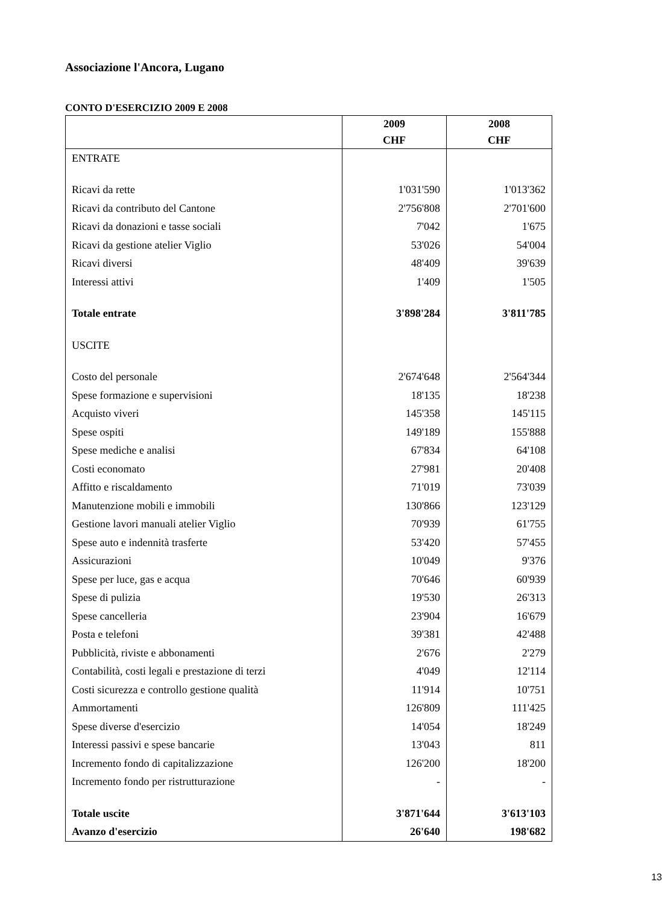Associazione l'Ancora, Lugano
CONTO D'ESERCIZIO 2009 E 2008
| | 2009 | 2008 |
| --- | --- | --- |
| | CHF | CHF |
| ENTRATE | | |
| Ricavi da rette | 1'031'590 | 1'013'362 |
| Ricavi da contributo del Cantone | 2'756'808 | 2'701'600 |
| Ricavi da donazioni e tasse sociali | 7'042 | 1'675 |
| Ricavi da gestione atelier Viglio | 53'026 | 54'004 |
| Ricavi diversi | 48'409 | 39'639 |
| Interessi attivi | 1'409 | 1'505 |
| Totale entrate | 3'898'284 | 3'811'785 |
| USCITE | | |
| Costo del personale | 2'674'648 | 2'564'344 |
| Spese formazione e supervisioni | 18'135 | 18'238 |
| Acquisto viveri | 145'358 | 145'115 |
| Spese ospiti | 149'189 | 155'888 |
| Spese mediche e analisi | 67'834 | 64'108 |
| Costi economato | 27'981 | 20'408 |
| Affitto e riscaldamento | 71'019 | 73'039 |
| Manutenzione mobili e immobili | 130'866 | 123'129 |
| Gestione lavori manuali atelier Viglio | 70'939 | 61'755 |
| Spese auto e indennità trasferte | 53'420 | 57'455 |
| Assicurazioni | 10'049 | 9'376 |
| Spese per luce, gas e acqua | 70'646 | 60'939 |
| Spese di pulizia | 19'530 | 26'313 |
| Spese cancelleria | 23'904 | 16'679 |
| Posta e telefoni | 39'381 | 42'488 |
| Pubblicità, riviste e abbonamenti | 2'676 | 2'279 |
| Contabilità, costi legali e prestazione di terzi | 4'049 | 12'114 |
| Costi sicurezza e controllo gestione qualità | 11'914 | 10'751 |
| Ammortamenti | 126'809 | 111'425 |
| Spese diverse d'esercizio | 14'054 | 18'249 |
| Interessi passivi e spese bancarie | 13'043 | 811 |
| Incremento fondo di capitalizzazione | 126'200 | 18'200 |
| Incremento fondo per ristrutturazione | - | - |
| Totale uscite | 3'871'644 | 3'613'103 |
| Avanzo d'esercizio | 26'640 | 198'682 |
13